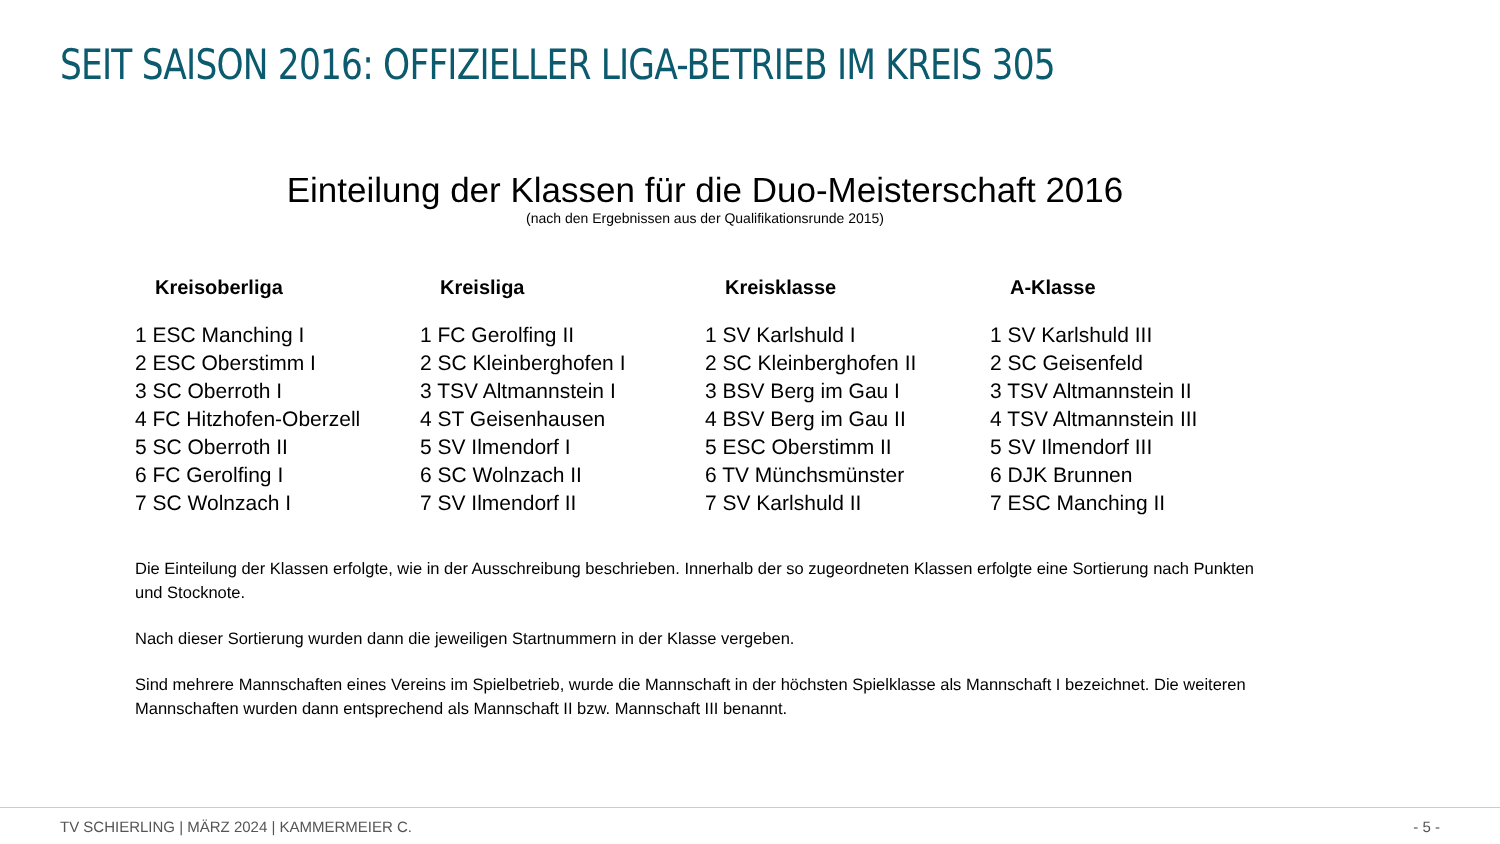SEIT SAISON 2016: OFFIZIELLER LIGA-BETRIEB IM KREIS 305
Einteilung der Klassen für die Duo-Meisterschaft 2016
(nach den Ergebnissen aus der Qualifikationsrunde 2015)
| Kreisoberliga | Kreisliga | Kreisklasse | A-Klasse |
| --- | --- | --- | --- |
| 1 ESC Manching I | 1 FC Gerolfing II | 1 SV Karlshuld I | 1 SV Karlshuld III |
| 2 ESC Oberstimm I | 2 SC Kleinberghofen I | 2 SC Kleinberghofen II | 2 SC Geisenfeld |
| 3 SC Oberroth I | 3 TSV Altmannstein I | 3 BSV Berg im Gau I | 3 TSV Altmannstein II |
| 4 FC Hitzhofen-Oberzell | 4 ST Geisenhausen | 4 BSV Berg im Gau II | 4 TSV Altmannstein III |
| 5 SC Oberroth II | 5 SV Ilmendorf I | 5 ESC Oberstimm II | 5 SV Ilmendorf III |
| 6 FC Gerolfing I | 6 SC Wolnzach II | 6 TV Münchsmünster | 6 DJK Brunnen |
| 7 SC Wolnzach I | 7 SV Ilmendorf II | 7 SV Karlshuld II | 7 ESC Manching II |
Die Einteilung der Klassen erfolgte, wie in der Ausschreibung beschrieben. Innerhalb der so zugeordneten Klassen erfolgte eine Sortierung nach Punkten und Stocknote.
Nach dieser Sortierung wurden dann die jeweiligen Startnummern in der Klasse vergeben.
Sind mehrere Mannschaften eines Vereins im Spielbetrieb, wurde die Mannschaft in der höchsten Spielklasse als Mannschaft I bezeichnet. Die weiteren Mannschaften wurden dann entsprechend als Mannschaft II bzw. Mannschaft III benannt.
TV SCHIERLING | MÄRZ 2024 | KAMMERMEIER C. - 5 -